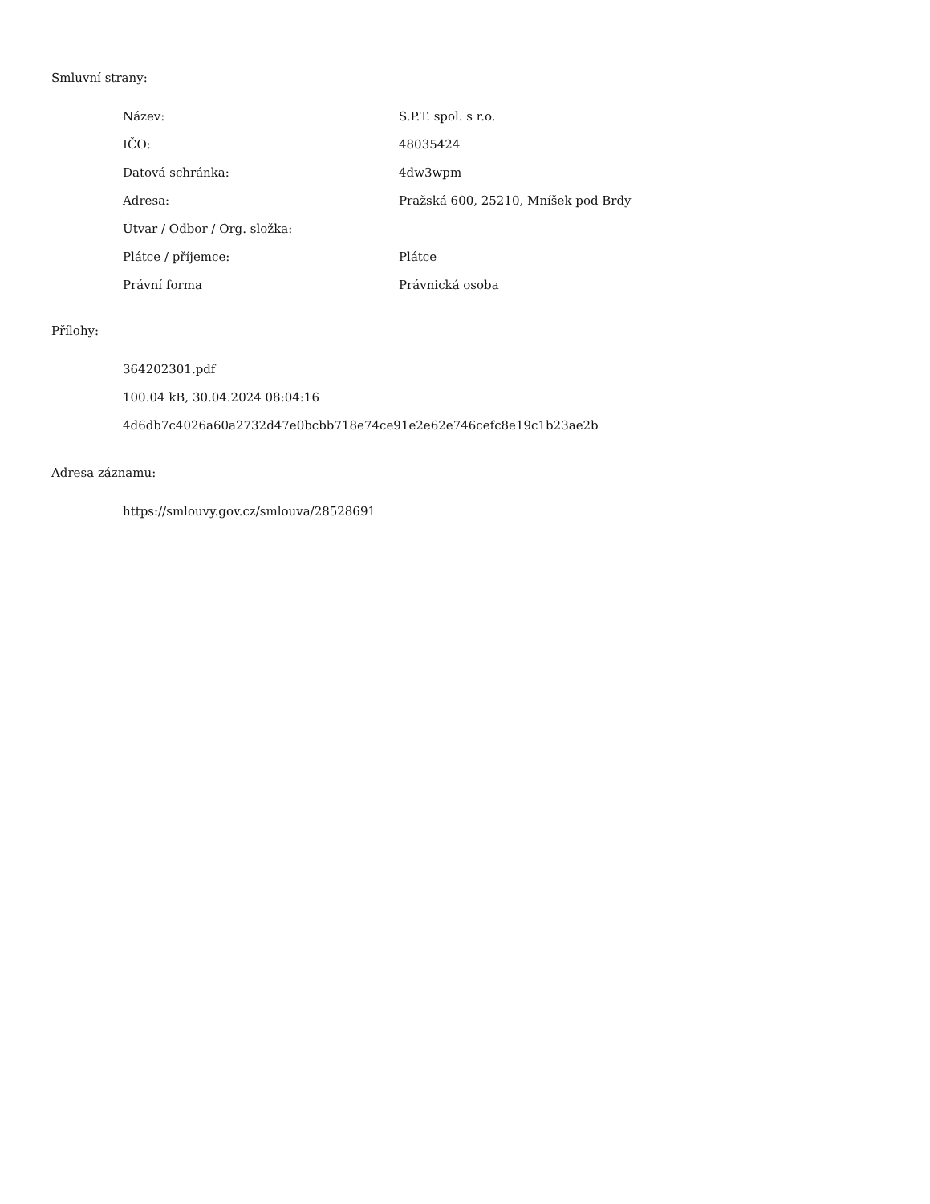Smluvní strany:
| Název: | S.P.T. spol. s r.o. |
| IČO: | 48035424 |
| Datová schránka: | 4dw3wpm |
| Adresa: | Pražská 600, 25210, Mníšek pod Brdy |
| Útvar / Odbor / Org. složka: | |
| Plátce / příjemce: | Plátce |
| Právní forma | Právnická osoba |
Přílohy:
364202301.pdf
100.04 kB, 30.04.2024 08:04:16
4d6db7c4026a60a2732d47e0bcbb718e74ce91e2e62e746cefc8e19c1b23ae2b
Adresa záznamu:
https://smlouvy.gov.cz/smlouva/28528691